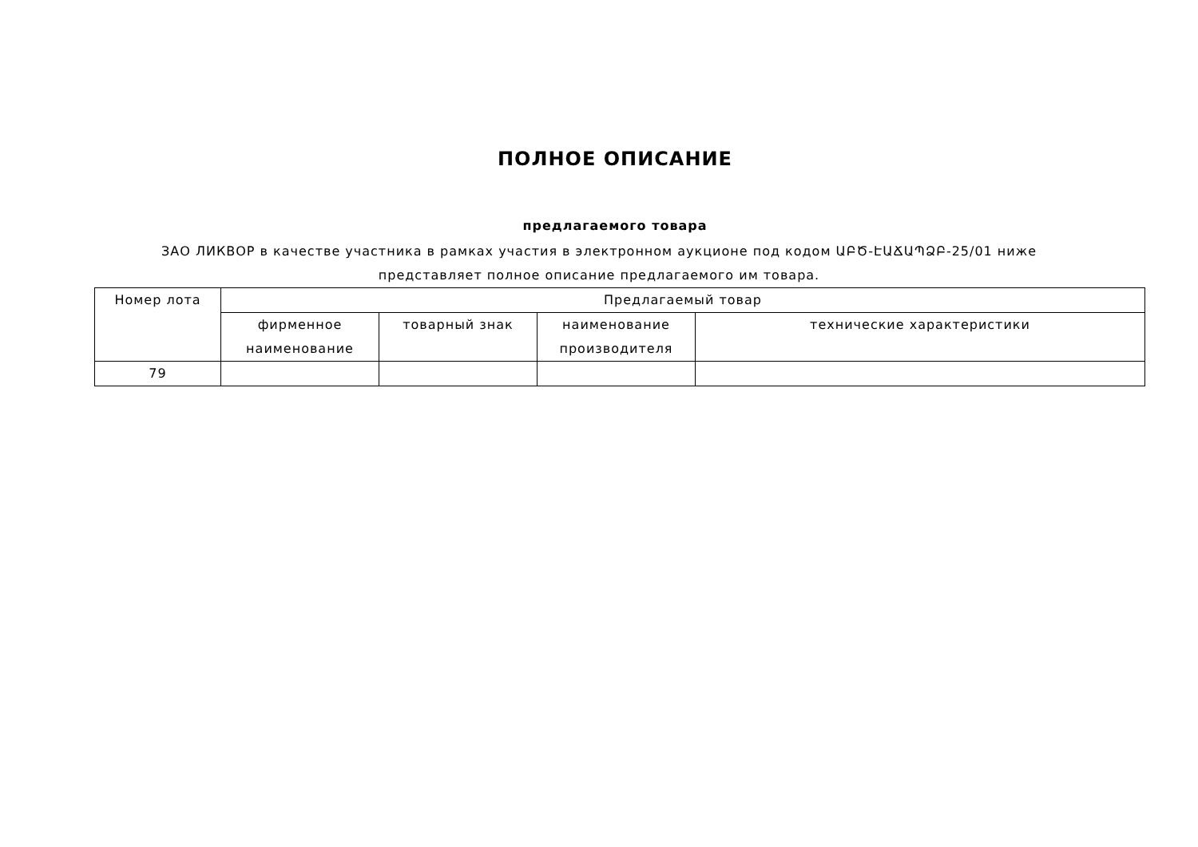ПОЛНОЕ ОПИСАНИЕ
предлагаемого товара
ЗАО ЛИКВОР в качестве участника в рамках участия в электронном аукционе под кодом ԱԲԾ-ԷԱՃԱՊՁԲ-25/01 ниже представляет полное описание предлагаемого им товара.
| Номер лота | Предлагаемый товар | | | |
| --- | --- | --- | --- | --- |
| | фирменное наименование | товарный знак | наименование производителя | технические характеристики |
| 79 | | | | |